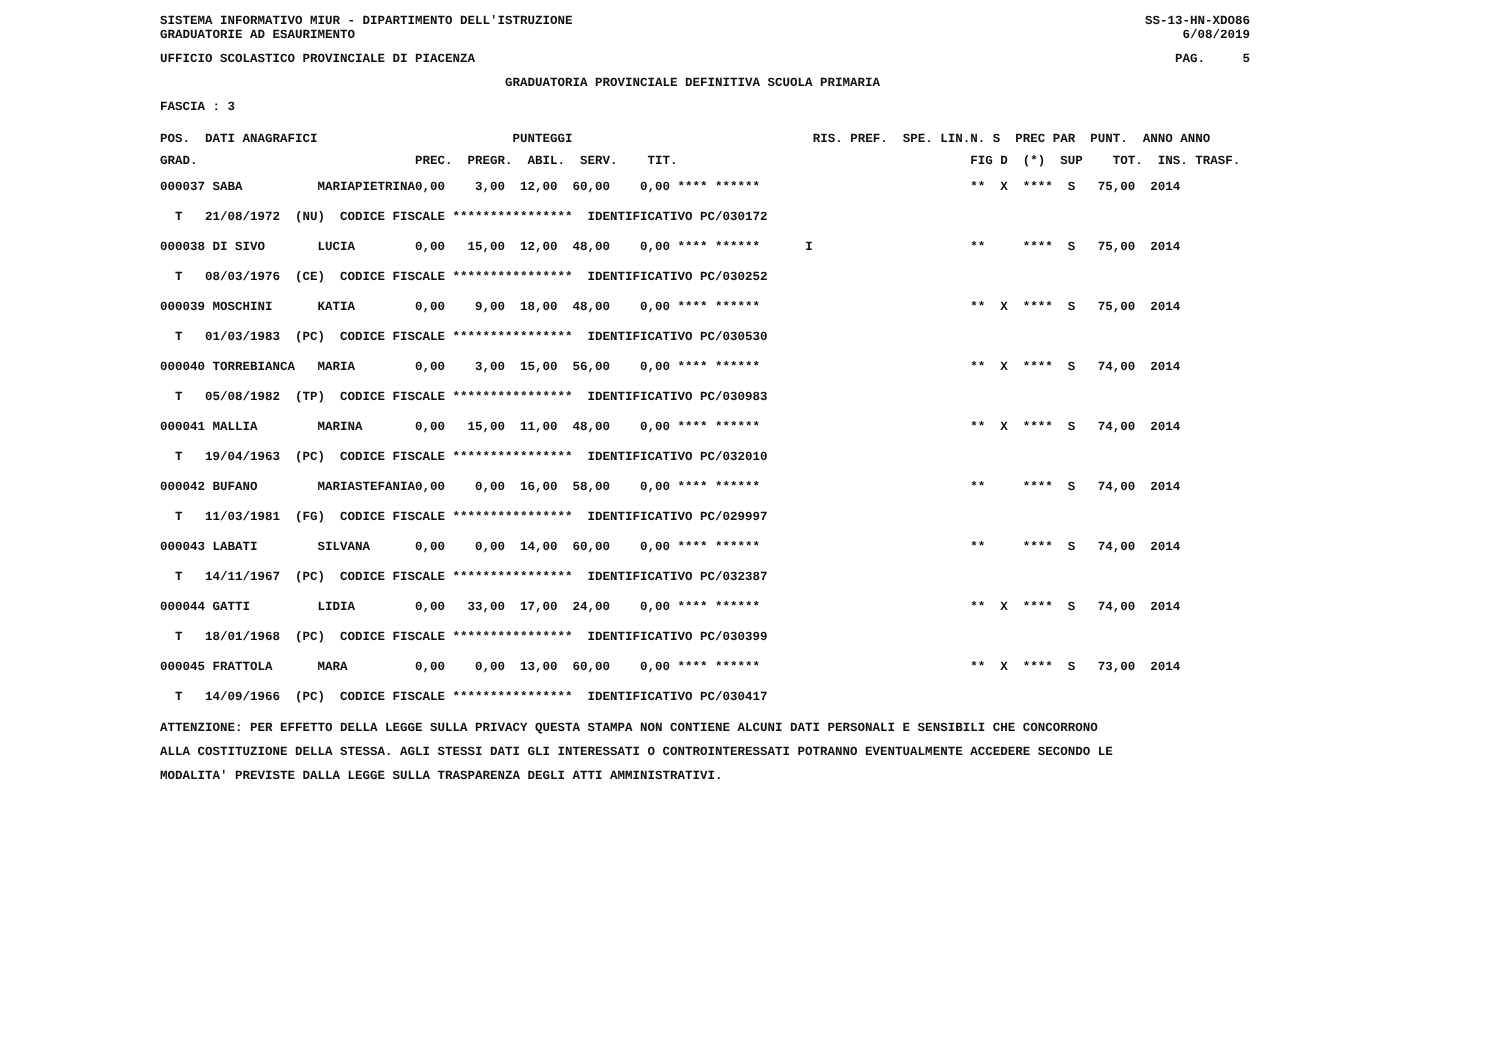SISTEMA INFORMATIVO MIUR - DIPARTIMENTO DELL'ISTRUZIONE
GRADUATORIE AD ESAURIMENTO SS-13-HN-XDO86
6/08/2019
UFFICIO SCOLASTICO PROVINCIALE DI PIACENZA PAG. 5
GRADUATORIA PROVINCIALE DEFINITIVA SCUOLA PRIMARIA
FASCIA : 3
| POS. DATI ANAGRAFICI | | PUNTEGGI | RIS. PREF. SPE. LIN. | N. S PREC PAR PUNT. ANNO ANNO |
| --- | --- | --- | --- | --- |
| GRAD. | | PREC. PREGR. ABIL. SERV. TIT. | | FIG D (*) SUP TOT. INS. TRASF. |
| 000037 SABA | MARIAPIETRINA | 0,00 3,00 12,00 60,00 0,00 **** ****** | | ** X **** S 75,00 2014 |
| T 21/08/1972 (NU) CODICE FISCALE **************** IDENTIFICATIVO PC/030172 | | | | |
| 000038 DI SIVO | LUCIA | 0,00 15,00 12,00 48,00 0,00 **** ****** | I | ** **** S 75,00 2014 |
| T 08/03/1976 (CE) CODICE FISCALE **************** IDENTIFICATIVO PC/030252 | | | | |
| 000039 MOSCHINI | KATIA | 0,00 9,00 18,00 48,00 0,00 **** ****** | | ** X **** S 75,00 2014 |
| T 01/03/1983 (PC) CODICE FISCALE **************** IDENTIFICATIVO PC/030530 | | | | |
| 000040 TORREBIANCA | MARIA | 0,00 3,00 15,00 56,00 0,00 **** ****** | | ** X **** S 74,00 2014 |
| T 05/08/1982 (TP) CODICE FISCALE **************** IDENTIFICATIVO PC/030983 | | | | |
| 000041 MALLIA | MARINA | 0,00 15,00 11,00 48,00 0,00 **** ****** | | ** X **** S 74,00 2014 |
| T 19/04/1963 (PC) CODICE FISCALE **************** IDENTIFICATIVO PC/032010 | | | | |
| 000042 BUFANO | MARIASTEFANIA | 0,00 0,00 16,00 58,00 0,00 **** ****** | | ** **** S 74,00 2014 |
| T 11/03/1981 (FG) CODICE FISCALE **************** IDENTIFICATIVO PC/029997 | | | | |
| 000043 LABATI | SILVANA | 0,00 0,00 14,00 60,00 0,00 **** ****** | | ** **** S 74,00 2014 |
| T 14/11/1967 (PC) CODICE FISCALE **************** IDENTIFICATIVO PC/032387 | | | | |
| 000044 GATTI | LIDIA | 0,00 33,00 17,00 24,00 0,00 **** ****** | | ** X **** S 74,00 2014 |
| T 18/01/1968 (PC) CODICE FISCALE **************** IDENTIFICATIVO PC/030399 | | | | |
| 000045 FRATTOLA | MARA | 0,00 0,00 13,00 60,00 0,00 **** ****** | | ** X **** S 73,00 2014 |
| T 14/09/1966 (PC) CODICE FISCALE **************** IDENTIFICATIVO PC/030417 | | | | |
ATTENZIONE: PER EFFETTO DELLA LEGGE SULLA PRIVACY QUESTA STAMPA NON CONTIENE ALCUNI DATI PERSONALI E SENSIBILI CHE CONCORRONO
ALLA COSTITUZIONE DELLA STESSA. AGLI STESSI DATI GLI INTERESSATI O CONTROINTERESSATI POTRANNO EVENTUALMENTE ACCEDERE SECONDO LE
MODALITA' PREVISTE DALLA LEGGE SULLA TRASPARENZA DEGLI ATTI AMMINISTRATIVI.